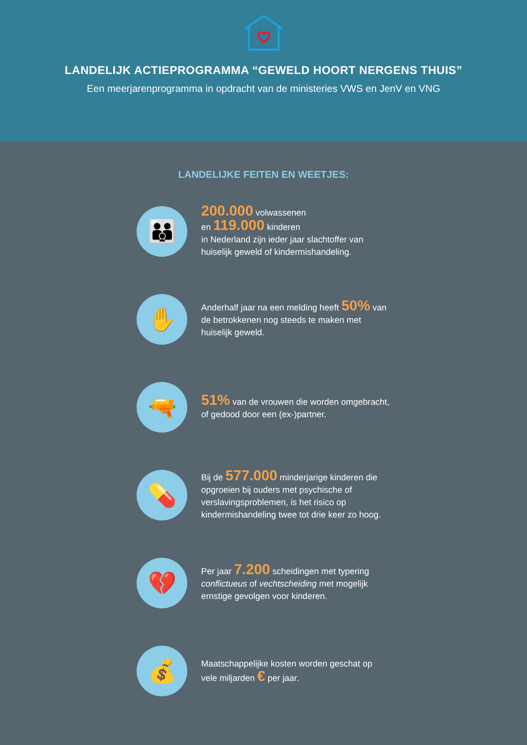LANDELIJK ACTIEPROGRAMMA “GEWELD HOORT NERGENS THUIS”
Een meerjarenprogramma in opdracht van de ministeries VWS en JenV en VNG
LANDELIJKE FEITEN EN WEETJES:
👪
200.000 volwassenen
en 119.000 kinderen
in Nederland zijn ieder jaar slachtoffer van huiselijk geweld of kindermishandeling.
✋
Anderhalf jaar na een melding heeft 50% van de betrokkenen nog steeds te maken met huiselijk geweld.
🔫
51% van de vrouwen die worden omgebracht, of gedood door een (ex-)partner.
💊
Bij de 577.000 minderjarige kinderen die opgroeien bij ouders met psychische of verslavingsproblemen, is het risico op kindermishandeling twee tot drie keer zo hoog.
💔
Per jaar 7.200 scheidingen met typering conflictueus of vechtscheiding met mogelijk ernstige gevolgen voor kinderen.
💰
Maatschappelijke kosten worden geschat op vele miljarden € per jaar.